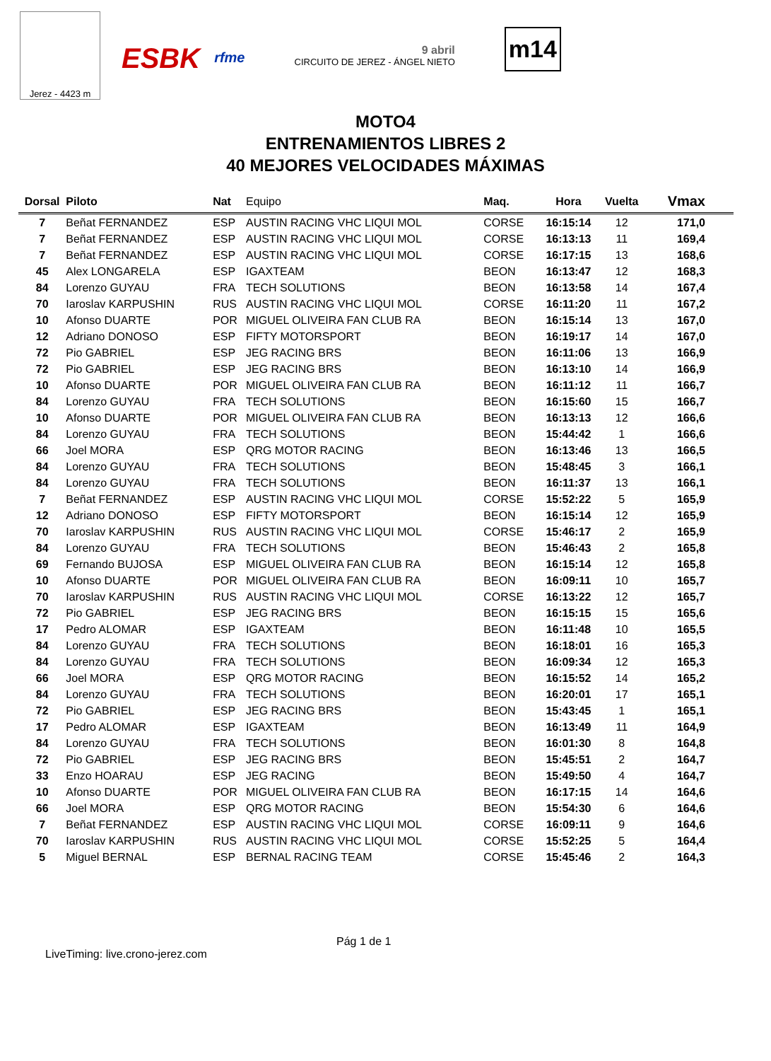Jerez - 4423 m
ESBK rfme
9 abril
CIRCUITO DE JEREZ - ÁNGEL NIETO
m14
MOTO4
ENTRENAMIENTOS LIBRES 2
40 MEJORES VELOCIDADES MÁXIMAS
| Dorsal | Piloto | Nat | Equipo | Maq. | Hora | Vuelta | Vmax |
| --- | --- | --- | --- | --- | --- | --- | --- |
| 7 | Beñat FERNANDEZ | ESP | AUSTIN RACING VHC LIQUI MOL | CORSE | 16:15:14 | 12 | 171,0 |
| 7 | Beñat FERNANDEZ | ESP | AUSTIN RACING VHC LIQUI MOL | CORSE | 16:13:13 | 11 | 169,4 |
| 7 | Beñat FERNANDEZ | ESP | AUSTIN RACING VHC LIQUI MOL | CORSE | 16:17:15 | 13 | 168,6 |
| 45 | Alex LONGARELA | ESP | IGAXTEAM | BEON | 16:13:47 | 12 | 168,3 |
| 84 | Lorenzo GUYAU | FRA | TECH SOLUTIONS | BEON | 16:13:58 | 14 | 167,4 |
| 70 | Iaroslav KARPUSHIN | RUS | AUSTIN RACING VHC LIQUI MOL | CORSE | 16:11:20 | 11 | 167,2 |
| 10 | Afonso DUARTE | POR | MIGUEL OLIVEIRA FAN CLUB RA | BEON | 16:15:14 | 13 | 167,0 |
| 12 | Adriano DONOSO | ESP | FIFTY MOTORSPORT | BEON | 16:19:17 | 14 | 167,0 |
| 72 | Pio GABRIEL | ESP | JEG RACING BRS | BEON | 16:11:06 | 13 | 166,9 |
| 72 | Pio GABRIEL | ESP | JEG RACING BRS | BEON | 16:13:10 | 14 | 166,9 |
| 10 | Afonso DUARTE | POR | MIGUEL OLIVEIRA FAN CLUB RA | BEON | 16:11:12 | 11 | 166,7 |
| 84 | Lorenzo GUYAU | FRA | TECH SOLUTIONS | BEON | 16:15:60 | 15 | 166,7 |
| 10 | Afonso DUARTE | POR | MIGUEL OLIVEIRA FAN CLUB RA | BEON | 16:13:13 | 12 | 166,6 |
| 84 | Lorenzo GUYAU | FRA | TECH SOLUTIONS | BEON | 15:44:42 | 1 | 166,6 |
| 66 | Joel MORA | ESP | QRG MOTOR RACING | BEON | 16:13:46 | 13 | 166,5 |
| 84 | Lorenzo GUYAU | FRA | TECH SOLUTIONS | BEON | 15:48:45 | 3 | 166,1 |
| 84 | Lorenzo GUYAU | FRA | TECH SOLUTIONS | BEON | 16:11:37 | 13 | 166,1 |
| 7 | Beñat FERNANDEZ | ESP | AUSTIN RACING VHC LIQUI MOL | CORSE | 15:52:22 | 5 | 165,9 |
| 12 | Adriano DONOSO | ESP | FIFTY MOTORSPORT | BEON | 16:15:14 | 12 | 165,9 |
| 70 | Iaroslav KARPUSHIN | RUS | AUSTIN RACING VHC LIQUI MOL | CORSE | 15:46:17 | 2 | 165,9 |
| 84 | Lorenzo GUYAU | FRA | TECH SOLUTIONS | BEON | 15:46:43 | 2 | 165,8 |
| 69 | Fernando BUJOSA | ESP | MIGUEL OLIVEIRA FAN CLUB RA | BEON | 16:15:14 | 12 | 165,8 |
| 10 | Afonso DUARTE | POR | MIGUEL OLIVEIRA FAN CLUB RA | BEON | 16:09:11 | 10 | 165,7 |
| 70 | Iaroslav KARPUSHIN | RUS | AUSTIN RACING VHC LIQUI MOL | CORSE | 16:13:22 | 12 | 165,7 |
| 72 | Pio GABRIEL | ESP | JEG RACING BRS | BEON | 16:15:15 | 15 | 165,6 |
| 17 | Pedro ALOMAR | ESP | IGAXTEAM | BEON | 16:11:48 | 10 | 165,5 |
| 84 | Lorenzo GUYAU | FRA | TECH SOLUTIONS | BEON | 16:18:01 | 16 | 165,3 |
| 84 | Lorenzo GUYAU | FRA | TECH SOLUTIONS | BEON | 16:09:34 | 12 | 165,3 |
| 66 | Joel MORA | ESP | QRG MOTOR RACING | BEON | 16:15:52 | 14 | 165,2 |
| 84 | Lorenzo GUYAU | FRA | TECH SOLUTIONS | BEON | 16:20:01 | 17 | 165,1 |
| 72 | Pio GABRIEL | ESP | JEG RACING BRS | BEON | 15:43:45 | 1 | 165,1 |
| 17 | Pedro ALOMAR | ESP | IGAXTEAM | BEON | 16:13:49 | 11 | 164,9 |
| 84 | Lorenzo GUYAU | FRA | TECH SOLUTIONS | BEON | 16:01:30 | 8 | 164,8 |
| 72 | Pio GABRIEL | ESP | JEG RACING BRS | BEON | 15:45:51 | 2 | 164,7 |
| 33 | Enzo HOARAU | ESP | JEG RACING | BEON | 15:49:50 | 4 | 164,7 |
| 10 | Afonso DUARTE | POR | MIGUEL OLIVEIRA FAN CLUB RA | BEON | 16:17:15 | 14 | 164,6 |
| 66 | Joel MORA | ESP | QRG MOTOR RACING | BEON | 15:54:30 | 6 | 164,6 |
| 7 | Beñat FERNANDEZ | ESP | AUSTIN RACING VHC LIQUI MOL | CORSE | 16:09:11 | 9 | 164,6 |
| 70 | Iaroslav KARPUSHIN | RUS | AUSTIN RACING VHC LIQUI MOL | CORSE | 15:52:25 | 5 | 164,4 |
| 5 | Miguel BERNAL | ESP | BERNAL RACING TEAM | CORSE | 15:45:46 | 2 | 164,3 |
Pág 1 de 1
LiveTiming: live.crono-jerez.com